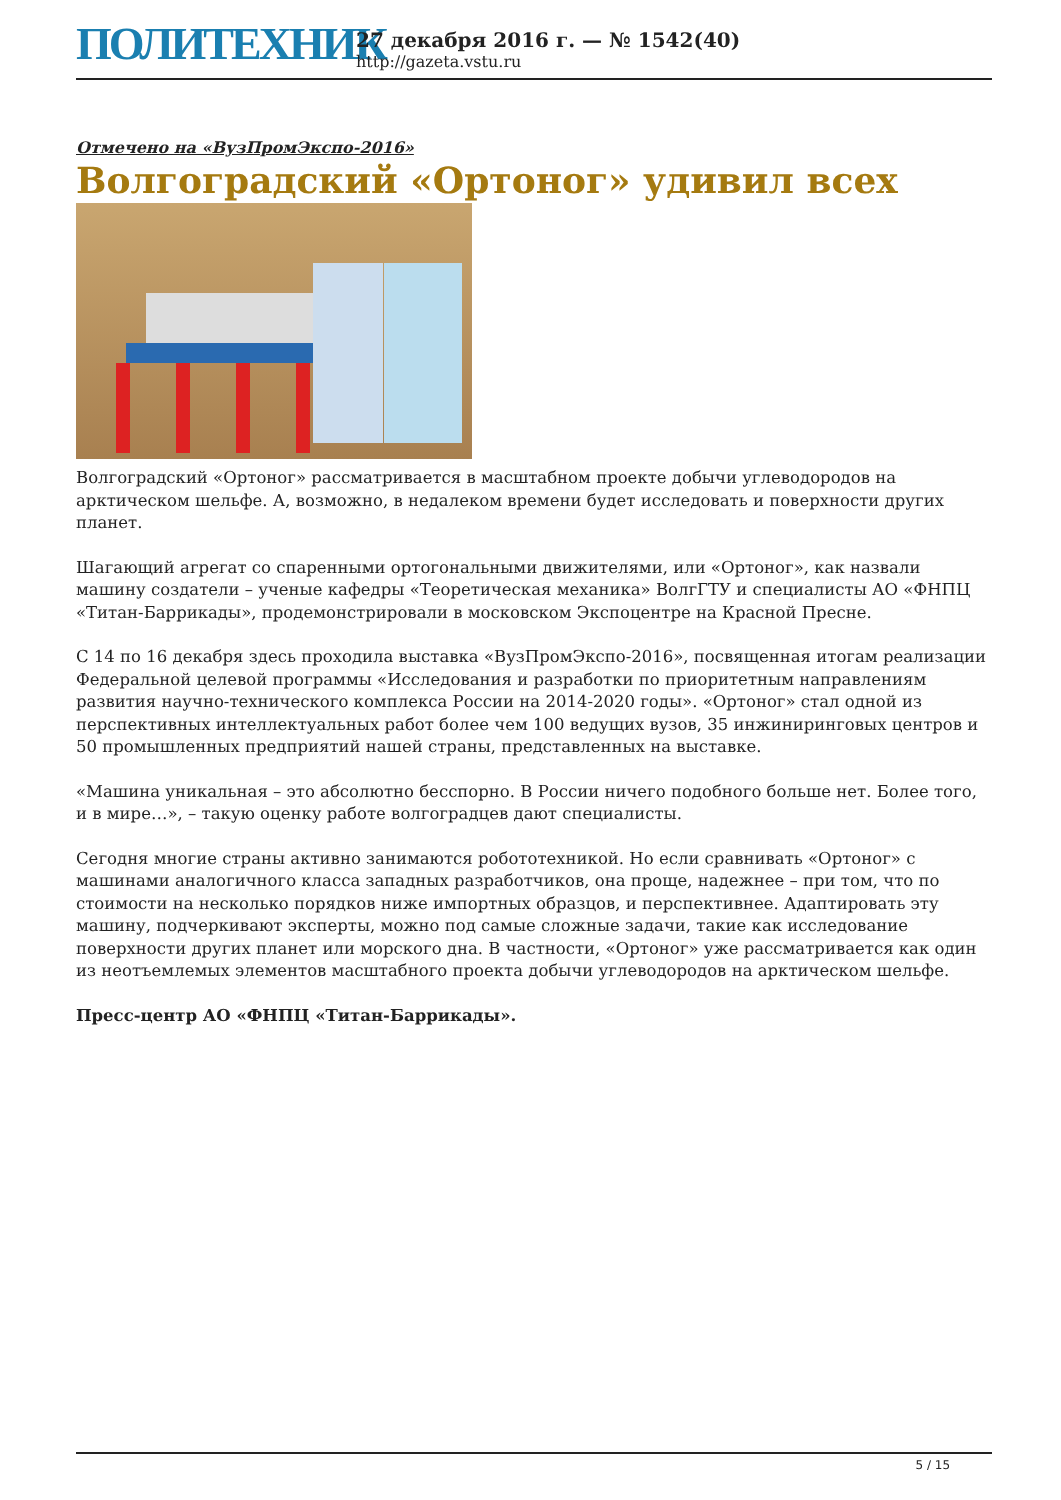ПОЛИТЕХНИК
27 декабря 2016 г. — № 1542(40)
http://gazeta.vstu.ru
Отмечено на «ВузПромЭкспо-2016»
Волгоградский «Ортоног» удивил всех
Волгоградский «Ортоног» рассматривается в масштабном проекте добычи углеводородов на арктическом шельфе. А, возможно, в недалеком времени будет исследовать и поверхности других планет.
Шагающий агрегат со спаренными ортогональными движителями, или «Ортоног», как назвали машину создатели – ученые кафедры «Теоретическая механика» ВолгГТУ и специалисты АО «ФНПЦ «Титан-Баррикады», продемонстрировали в московском Экспоцентре на Красной Пресне.
С 14 по 16 декабря здесь проходила выставка «ВузПромЭкспо-2016», посвященная итогам реализации Федеральной целевой программы «Исследования и разработки по приоритетным направлениям развития научно-технического комплекса России на 2014-2020 годы». «Ортоног» стал одной из перспективных интеллектуальных работ более чем 100 ведущих вузов, 35 инжиниринговых центров и 50 промышленных предприятий нашей страны, представленных на выставке.
«Машина уникальная – это абсолютно бесспорно. В России ничего подобного больше нет. Более того, и в мире…», – такую оценку работе волгоградцев дают специалисты.
Сегодня многие страны активно занимаются робототехникой. Но если сравнивать «Ортоног» с машинами аналогичного класса западных разработчиков, она проще, надежнее – при том, что по стоимости на несколько порядков ниже импортных образцов, и перспективнее. Адаптировать эту машину, подчеркивают эксперты, можно под самые сложные задачи, такие как исследование поверхности других планет или морского дна. В частности, «Ортоног» уже рассматривается как один из неотъемлемых элементов масштабного проекта добычи углеводородов на арктическом шельфе.
Пресс-центр АО «ФНПЦ «Титан-Баррикады».
5 / 15